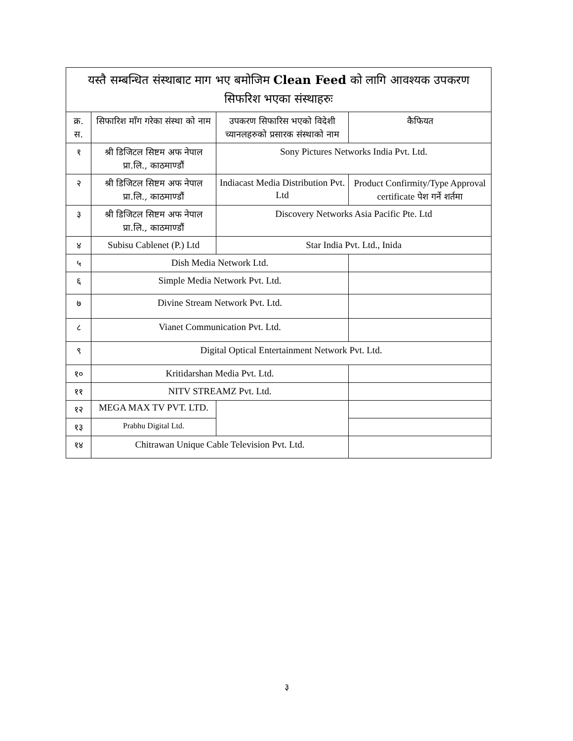| यस्तै सम्बन्धित संस्थाबाट माग भए बमोजिम Clean Feed को लागि आवश्यक उपकरण सिफरिश भएका संस्थाहरुः | | | |
| --- | --- | --- | --- |
| क्र. स. | सिफारिश माँग गरेका संस्था को नाम | उपकरण सिफारिस भएको विदेशी च्यानलहरुको प्रसारक संस्थाको नाम | कैफियत |
| १ | श्री डिजिटल सिष्टम अफ नेपाल प्रा.लि., काठमाण्डौं | Sony Pictures Networks India Pvt. Ltd. | |
| २ | श्री डिजिटल सिष्टम अफ नेपाल प्रा.लि., काठमाण्डौं | Indiacast Media Distribution Pvt. Ltd | Product Confirmity/Type Approval certificate पेश गर्ने शर्तमा |
| ३ | श्री डिजिटल सिष्टम अफ नेपाल प्रा.लि., काठमाण्डौं | Discovery Networks Asia Pacific Pte. Ltd | |
| ४ | Subisu Cablenet (P.) Ltd | Star India Pvt. Ltd., Inida | |
| ५ | Dish Media Network Ltd. | | |
| ६ | Simple Media Network Pvt. Ltd. | | |
| ७ | Divine Stream Network Pvt. Ltd. | | |
| ८ | Vianet Communication Pvt. Ltd. | | |
| ९ | Digital Optical Entertainment Network Pvt. Ltd. | | |
| १० | Kritidarshan Media Pvt. Ltd. | | |
| ११ | NITV STREAMZ Pvt. Ltd. | | |
| १२ | MEGA MAX TV PVT. LTD. | | |
| १३ | Prabhu Digital Ltd. | | |
| १४ | Chitrawan Unique Cable Television Pvt. Ltd. | | |
३